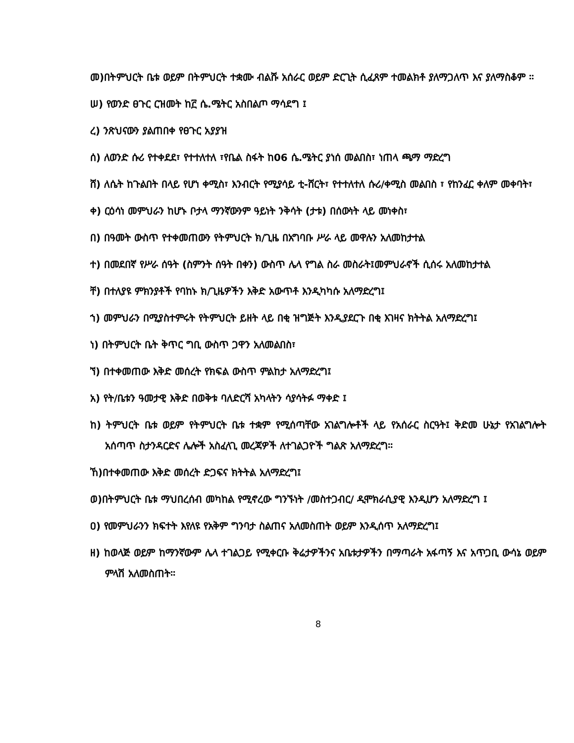መ)በትምህርት ቤቱ ወይም በትምህርት ተቋሙ ብልሹ አሰራር ወይም ድርጊት ሲፈጸም ተመልክቶ ያለማጋለጥ እና ያለማስቆም ፡፡
ሠ) የወንድ ፀጉር ርዝመት ከ፫ ሴ.ሜትር አስበልጦ ማሳደግ ፤
ረ) ንጽህናውን ያልጠበቀ የፀጉር አያያዝ
ሰ) ለወንድ ሱሪ የተቀደደ፣ የተተለተለ ፣የቤል ስፋት ከ06 ሴ.ሜትር ያነሰ መልበስ፣ ነጠላ ጫማ ማድረግ
ሸ) ለሴት ከጉልበት በላይ የሆነ ቀሚስ፣ እንብርት የሚያሳይ ቲ-ሸርት፣ የተተለተለ ሱሪ/ቀሚስ መልበስ ፣ የከንፈር ቀለም መቀባት፣
ቀ) ርዕሳነ መምህራን ከሆኑ ቦታላ ማንኛውንም ዓይነት ንቅሳት (ታቱ) በሰውነት ላይ መነቀስ፣
በ) በዓመት ውስጥ የተቀመጠውን የትምህርት ክ/ጊዜ በአግባቡ ሥራ ላይ መዋሉን አለመከታተል
ተ) በመደበኛ የሥራ ሰዓት (ስምንት ሰዓት በቀን) ውስጥ ሌላ የግል ስራ መስራት፤መምህራኖች ሲሰሩ አለመከታተል
ቸ) በተለያዩ ምክንያቶች የባከኑ ክ/ጊዜዎችን እቅድ አውጥቶ እንዲካካሱ አለማድረግ፤
ኀ) መምህራን በሚያስተምሩት የትምህርት ይዘት ላይ በቂ ዝግጅት እንዲያደርጉ በቂ እገዛና ክትትል አለማድረግ፤
ነ) በትምህርት ቤት ቅጥር ግቢ ውስጥ ጋዋን አለመልበስ፣
ኘ) በተቀመጠው እቅድ መሰረት የክፍል ውስጥ ምልከታ አለማድረግ፤
አ) የት/ቤቱን ዓመታዊ እቅድ በወቅቱ ባለድርሻ አካላትን ሳያሳትፉ ማቀድ ፤
ከ) ትምህርት ቤቱ ወይም የትምህርት ቤቱ ተቋም የሚሰጣቸው አገልግሎቶች ላይ የአሰራር ስርዓት፤ ቅድመ ሁኔታ የአገልግሎት አሰጣጥ ስታንዳርድና ሌሎች አስፈላጊ መረጃዎች ለተገልጋዮች ግልጽ አለማድረግ፡፡
ኸ)በተቀመጠው እቅድ መሰረት ድጋፍና ክትትል አለማድረግ፤
ወ)በትምህርት ቤቱ ማህበረሰብ መካከል የሚኖረው ግንኙነት /መስተጋብር/ ዲሞክራሲያዊ እንዲሆን አለማድረግ ፤
ዐ) የመምህራንን ክፍተት እየለዩ የአቅም ግንባታ ስልጠና አለመስጠት ወይም እንዲሰጥ አለማድረግ፤
ዘ) ከወላጅ ወይም ከማንኛውም ሌላ ተገልጋይ የሚቀርቡ ቅሬታዎችንና አቤቱታዎችን በማጣራት አፋጣኝ እና አጥጋቢ ውሳኔ ወይም ምላሽ አለመስጠት፡፡
8